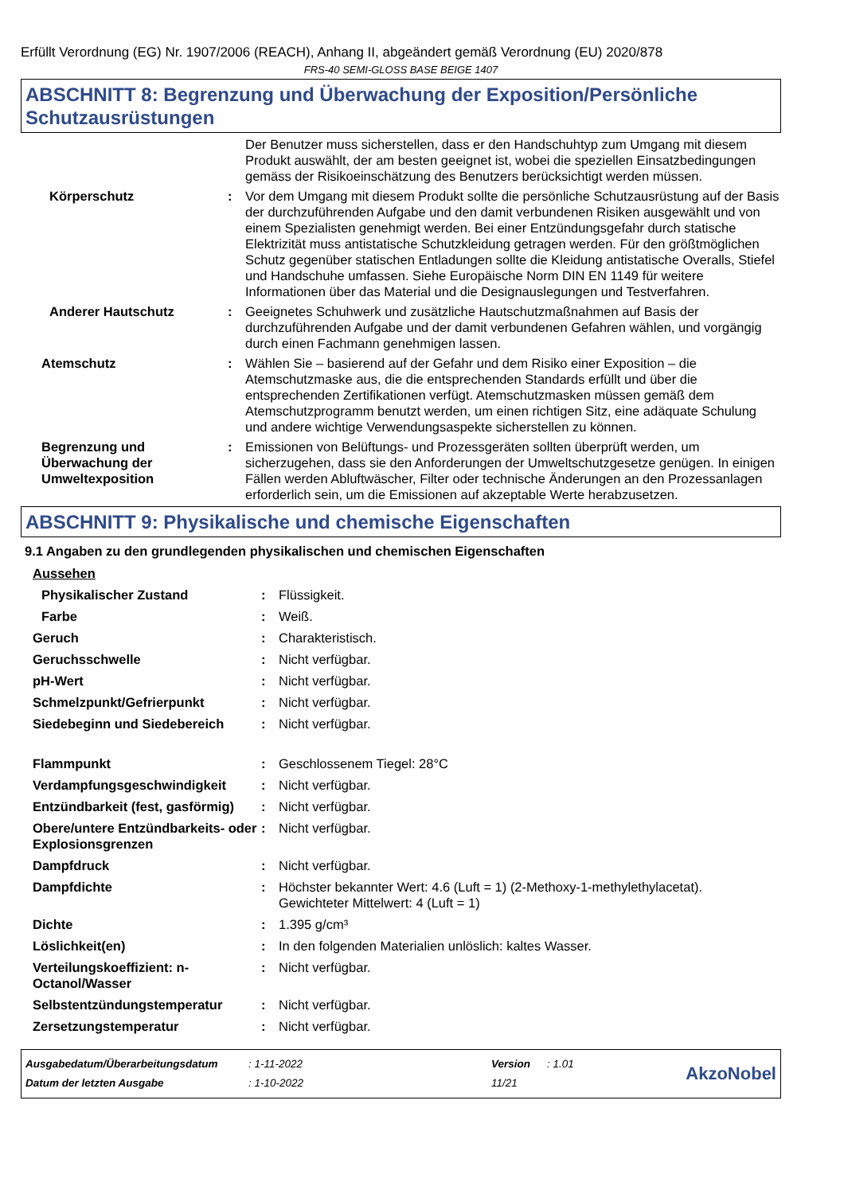Erfüllt Verordnung (EG) Nr. 1907/2006 (REACH), Anhang II, abgeändert gemäß Verordnung (EU) 2020/878
FRS-40 SEMI-GLOSS BASE BEIGE 1407
ABSCHNITT 8: Begrenzung und Überwachung der Exposition/Persönliche Schutzausrüstungen
| | | Der Benutzer muss sicherstellen, dass er den Handschuhtyp zum Umgang mit diesem Produkt auswählt, der am besten geeignet ist, wobei die speziellen Einsatzbedingungen gemäss der Risikoeinschätzung des Benutzers berücksichtigt werden müssen. |
| Körperschutz | : | Vor dem Umgang mit diesem Produkt sollte die persönliche Schutzausrüstung auf der Basis der durchzuführenden Aufgabe und den damit verbundenen Risiken ausgewählt und von einem Spezialisten genehmigt werden. Bei einer Entzündungsgefahr durch statische Elektrizität muss antistatische Schutzkleidung getragen werden. Für den größtmöglichen Schutz gegenüber statischen Entladungen sollte die Kleidung antistatische Overalls, Stiefel und Handschuhe umfassen. Siehe Europäische Norm DIN EN 1149 für weitere Informationen über das Material und die Designauslegungen und Testverfahren. |
| Anderer Hautschutz | : | Geeignetes Schuhwerk und zusätzliche Hautschutzmaßnahmen auf Basis der durchzuführenden Aufgabe und der damit verbundenen Gefahren wählen, und vorgängig durch einen Fachmann genehmigen lassen. |
| Atemschutz | : | Wählen Sie – basierend auf der Gefahr und dem Risiko einer Exposition – die Atemschutzmaske aus, die die entsprechenden Standards erfüllt und über die entsprechenden Zertifikationen verfügt. Atemschutzmasken müssen gemäß dem Atemschutzprogramm benutzt werden, um einen richtigen Sitz, eine adäquate Schulung und andere wichtige Verwendungsaspekte sicherstellen zu können. |
| Begrenzung und Überwachung der Umweltexposition | : | Emissionen von Belüftungs- und Prozessgeräten sollten überprüft werden, um sicherzugehen, dass sie den Anforderungen der Umweltschutzgesetze genügen. In einigen Fällen werden Abluftwäscher, Filter oder technische Änderungen an den Prozessanlagen erforderlich sein, um die Emissionen auf akzeptable Werte herabzusetzen. |
ABSCHNITT 9: Physikalische und chemische Eigenschaften
9.1 Angaben zu den grundlegenden physikalischen und chemischen Eigenschaften
| Aussehen | | |
| Physikalischer Zustand | : | Flüssigkeit. |
| Farbe | : | Weiß. |
| Geruch | : | Charakteristisch. |
| Geruchsschwelle | : | Nicht verfügbar. |
| pH-Wert | : | Nicht verfügbar. |
| Schmelzpunkt/Gefrierpunkt | : | Nicht verfügbar. |
| Siedebeginn und Siedebereich | : | Nicht verfügbar. |
| Flammpunkt | : | Geschlossenem Tiegel: 28°C |
| Verdampfungsgeschwindigkeit | : | Nicht verfügbar. |
| Entzündbarkeit (fest, gasförmig) | : | Nicht verfügbar. |
| Obere/untere Entzündbarkeits- oder Explosionsgrenzen | : | Nicht verfügbar. |
| Dampfdruck | : | Nicht verfügbar. |
| Dampfdichte | : | Höchster bekannter Wert: 4.6 (Luft = 1) (2-Methoxy-1-methylethylacetat). Gewichteter Mittelwert: 4 (Luft = 1) |
| Dichte | : | 1.395 g/cm³ |
| Löslichkeit(en) | : | In den folgenden Materialien unlöslich: kaltes Wasser. |
| Verteilungskoeffizient: n-Octanol/Wasser | : | Nicht verfügbar. |
| Selbstentzündungstemperatur | : | Nicht verfügbar. |
| Zersetzungstemperatur | : | Nicht verfügbar. |
| Ausgabedatum/Überarbeitungsdatum | : 1-11-2022 | Version | : 1.01 | AkzoNobel |
| Datum der letzten Ausgabe | : 1-10-2022 | 11/21 | | |